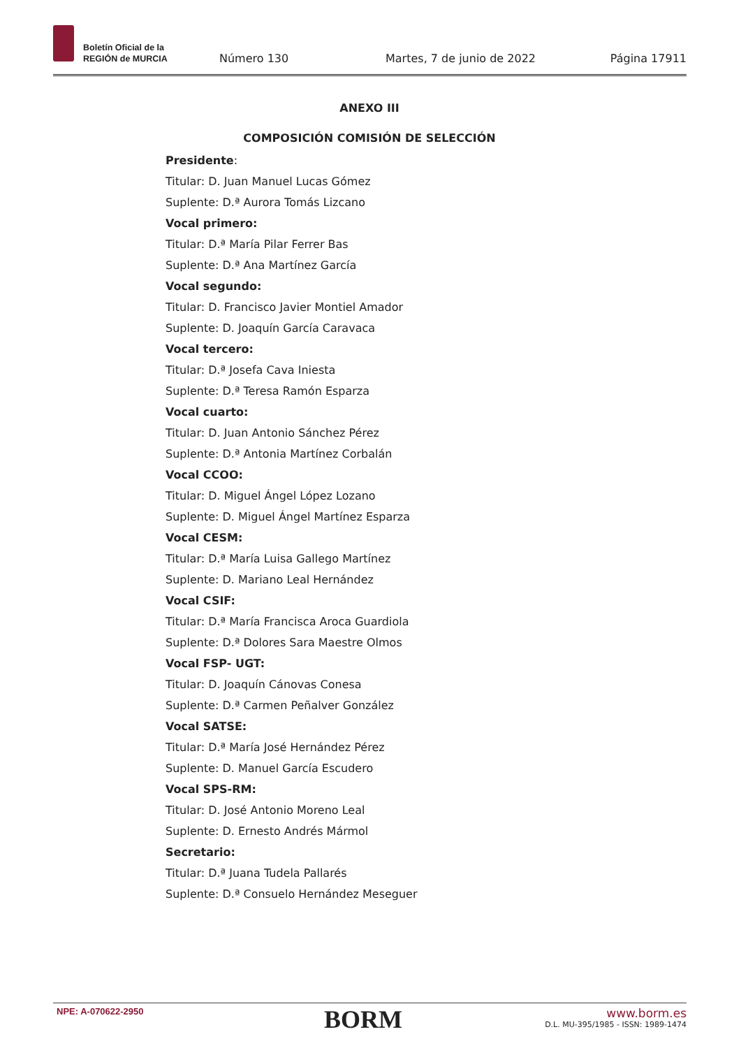Boletín Oficial de la
REGIÓN de MURCIA
Número 130 Martes, 7 de junio de 2022 Página 17911
ANEXO III
COMPOSICIÓN COMISIÓN DE SELECCIÓN
Presidente:
Titular: D. Juan Manuel Lucas Gómez
Suplente: D.ª Aurora Tomás Lizcano
Vocal primero:
Titular: D.ª María Pilar Ferrer Bas
Suplente: D.ª Ana Martínez García
Vocal segundo:
Titular: D. Francisco Javier Montiel Amador
Suplente: D. Joaquín García Caravaca
Vocal tercero:
Titular: D.ª Josefa Cava Iniesta
Suplente: D.ª Teresa Ramón Esparza
Vocal cuarto:
Titular: D. Juan Antonio Sánchez Pérez
Suplente: D.ª Antonia Martínez Corbalán
Vocal CCOO:
Titular: D. Miguel Ángel López Lozano
Suplente: D. Miguel Ángel Martínez Esparza
Vocal CESM:
Titular: D.ª María Luisa Gallego Martínez
Suplente: D. Mariano Leal Hernández
Vocal CSIF:
Titular: D.ª María Francisca Aroca Guardiola
Suplente: D.ª Dolores Sara Maestre Olmos
Vocal FSP- UGT:
Titular: D. Joaquín Cánovas Conesa
Suplente: D.ª Carmen Peñalver González
Vocal SATSE:
Titular: D.ª María José Hernández Pérez
Suplente: D. Manuel García Escudero
Vocal SPS-RM:
Titular: D. José Antonio Moreno Leal
Suplente: D. Ernesto Andrés Mármol
Secretario:
Titular: D.ª Juana Tudela Pallarés
Suplente: D.ª Consuelo Hernández Meseguer
NPE: A-070622-2950 BORM
www.borm.es
D.L. MU-395/1985 - ISSN: 1989-1474